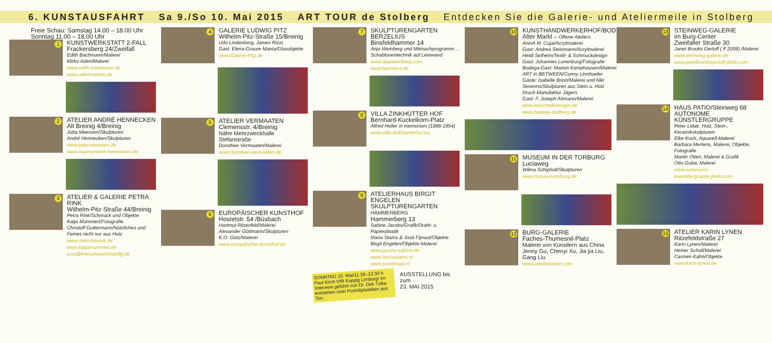6. KUNSTAUSFAHRT Sa 9./So 10. Mai 2015 ART TOUR de Stolberg Entdecken Sie die Galerie- und Ateliermeile in Stolberg
Freie Schau: Samstag 14.00 – 18.00 Uhr
Sonntag 11.00 – 18.00 Uhr
1
KUNSTWERKSTATT 2-FALL
Frackersberg 24/Zweifall
Edith Bachmann/Malerei
Mirko Aden/Malerei
www.edith-bachmann.de
www.adenmalerei.de
2
ATELIER ANDRÉ HENNECKEN
Alt Breinig 4/Breinig
Jutta Meessen/Skulpturen
André Hennecken/Skulpturen
www.jutta-meessen.de
www.marmorwerk-hennecken.de
3
ATELIER & GALERIE PETRA RINK
Wilhelm-Pitz-Straße 44/Breinig
Petra Rink/Schmuck und Objekte
Katja Mummert/Fotografie
Christoff Guttermann/Nützliches und Feines nicht nur aus Holz
www.rinkschmuck.de
www.katjamummert.de
post@kreiselvonchristoffg.de
4
GALERIE LUDWIG PITZ
Wilhelm-Pitz-Straße 15/Breinig
Udo Lindenberg, James Rizzi,
Gast: Elena-Graure Manta/Glasobjekte
www.Galerie-Pitz.de
5
ATELIER VERMAATEN
Clemensstr. 4/Breinig
Nähe Mehrzweckhalle Stefanstraße
Dorothee Vermaaten/Malerei
www.dorothee-vermaaten.de
6
EUROPÄISCHER KUNSTHOF
Hostetstr. 54 /Büsbach
Hartmut Ritzerfeld/Malerei
Alexander Göttmann/Skulpturen
K.O. Götz/Malerei
www.europäischer-kunsthof.de
7
SKULPTURENGARTEN BERZELIUS
Binsfeldhammer 14
Anja Weinberg und Mitmachprogramm ... Schablonentechnik auf Leinwand
www.anjaweinberg.com
www.berzelius.de
8
VILLA ZINKHÜTTER HOF
Bernhard-Kuckelkorn-Platz
Alfred Holler in memoriam (1888-1954)
www.villa-zinkhuetterhof.eu
9
ATELIERHAUS BIRGIT ENGELEN
SKULPTURENGARTEN HAMMERBERG
Hammerberg 13
Sabine Jacobs/Grafik/Draht- u. Papierplastik
Maria Stams & José Fijnaut/Objekte
Birgit Engelen/Objekte-Malerei
www.jacobs-sabine.de
www.mariastams.nl
www.josefijnaut.nl
SONNTAG 10. Mai/11.30–13.30 h
Paul Kirch trifft Koppig Limburg! Im Interview geführt von Dr. Dirk Tölke entstehen zwei Porträtplastiken aus Ton.
AUSSTELLUNG bis zum
23. MAI 2015
10
KUNSTHANDWERKERHOF/BODEGA
Alter Markt – Offene Ateliers
AninA M. Cujai/Acrylmalerei
Gast: Andrea Steinmann/Acrylmalerei
Heidi Selheim/Textil- & Schmuckdesign
Gast: Johannes Lunenburg/Fotografie
Bodega-Gast: Marion Kamphausen/Malerei
ART in BETWEEN/Conny Linnhoefer
Gäste: Isabelle Brion/Malerei und Niki Severins/Skulpturen aus Stein u. Holz
Druck-Manufaktur Jägers
Gast: F. Joseph Ahmann/Malerei
www.muschelkoenigin.de
www.bodega-stolberg.de
11
MUSEUM IN DER TORBURG
Luciaweg
Wilma Schipholt/Skulpturen
www.museum-torburg.de
12
BURG-GALERIE
Faches-Thumesnil-Platz
Malerei von Künstlern aus China
Jenny Gu, Chenyi Xu, Jia jia Liu, Gang Liu
www.artinbetween.com
13
STEINWEG-GALERIE
im Burg-Center
Zweifaller Straße 30
Janet Brooks Gerloff (✝ 2008) /Malerei
www.steinweg-galerie.de
www.janetbrooksgerloff.jimdo.com
14
HAUS PATIO/Steinweg 68
AUTONOME KÜNSTLERGRUPPE
Peter Lidak, Holz, Stein-, Keramikskulpturen
Elke Koch, Aquarell-Malerei
Barbara Mertens, Malerei, Objekte, Fotografie
Martin Otten, Malerei & Grafik
Otto Guba, Malerei
www.autonome-kuenstlergruppe.jimdo.com
15
ATELIER KARIN LYNEN
Ritzefeldstraße 27
Karin Lynen/Malerei
Heiner Scholl/Malerei
Carmen Kahn/Objekte
www.karin-lynen.de